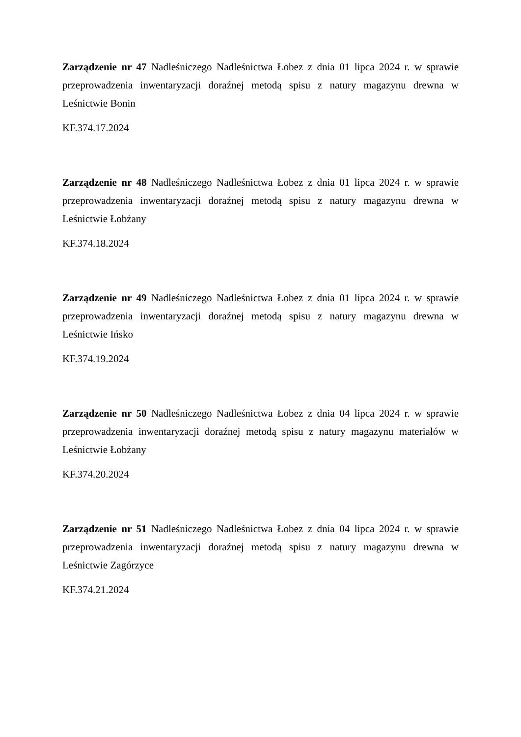Zarządzenie nr 47 Nadleśniczego Nadleśnictwa Łobez z dnia 01 lipca 2024 r. w sprawie przeprowadzenia inwentaryzacji doraźnej metodą spisu z natury magazynu drewna w Leśnictwie Bonin
KF.374.17.2024
Zarządzenie nr 48 Nadleśniczego Nadleśnictwa Łobez z dnia 01 lipca 2024 r. w sprawie przeprowadzenia inwentaryzacji doraźnej metodą spisu z natury magazynu drewna w Leśnictwie Łobżany
KF.374.18.2024
Zarządzenie nr 49 Nadleśniczego Nadleśnictwa Łobez z dnia 01 lipca 2024 r. w sprawie przeprowadzenia inwentaryzacji doraźnej metodą spisu z natury magazynu drewna w Leśnictwie Ińsko
KF.374.19.2024
Zarządzenie nr 50 Nadleśniczego Nadleśnictwa Łobez z dnia 04 lipca 2024 r. w sprawie przeprowadzenia inwentaryzacji doraźnej metodą spisu z natury magazynu materiałów w Leśnictwie Łobżany
KF.374.20.2024
Zarządzenie nr 51 Nadleśniczego Nadleśnictwa Łobez z dnia 04 lipca 2024 r. w sprawie przeprowadzenia inwentaryzacji doraźnej metodą spisu z natury magazynu drewna w Leśnictwie Zagórzyce
KF.374.21.2024